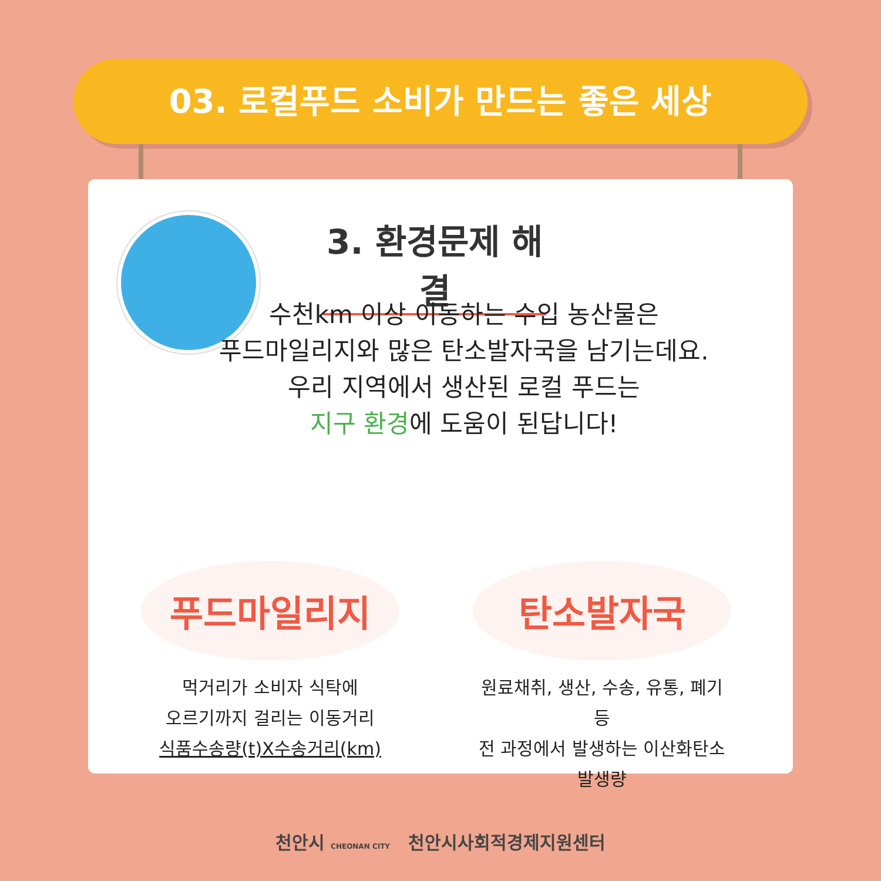03. 로컬푸드 소비가 만드는 좋은 세상
3. 환경문제 해결
수천km 이상 이동하는 수입 농산물은
푸드마일리지와 많은 탄소발자국을 남기는데요.
우리 지역에서 생산된 로컬 푸드는
지구 환경에 도움이 된답니다!
푸드마일리지
먹거리가 소비자 식탁에
오르기까지 걸리는 이동거리
식품수송량(t)X수송거리(km)
탄소발자국
원료채취, 생산, 수송, 유통, 폐기 등
전 과정에서 발생하는 이산화탄소 발생량
천안시 CHEONAN CITY 천안시사회적경제지원센터